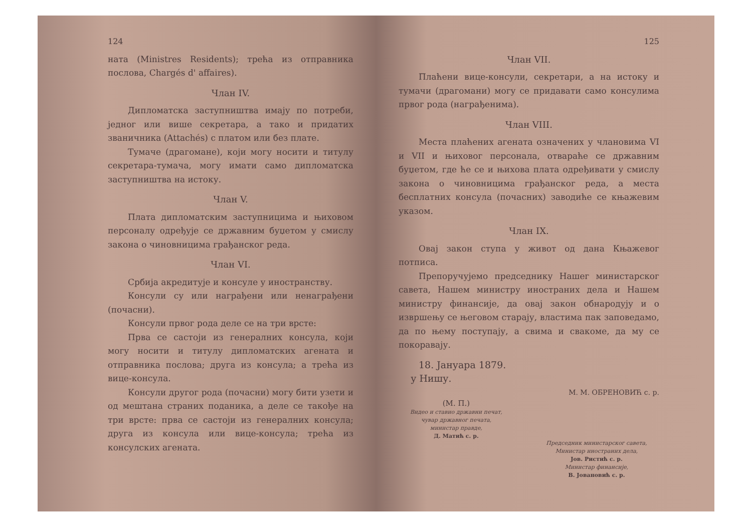124
ната (Ministres Residents); трећа из отправника послова, Chargés d' affaires).
Члан IV.
Дипломатска заступништва имају по потреби, једног или више секретара, а тако и придатих званичника (Attachés) с платом или без плате.
Тумаче (драгомане), који могу носити и титулу секретара-тумача, могу имати само дипломатска заступништва на истоку.
Члан V.
Плата дипломатским заступницима и њиховом персоналу одређује се државним буџетом у смислу закона о чиновницима грађанског реда.
Члан VI.
Србија акредитује и консуле у иностранству.
Консули су или награђени или ненаграђени (почасни).
Консули првог рода деле се на три врсте:
Прва се састоји из генералних консула, који могу носити и титулу дипломатских агената и отправника послова; друга из консула; а трећа из вице-консула.
Консули другог рода (почасни) могу бити узети и од мештана страних поданика, а деле се такође на три врсте: прва се састоји из генералних консула; друга из консула или вице-консула; трећа из консулских агената.
125
Члан VII.
Плаћени вице-консули, секретари, а на истоку и тумачи (драгомани) могу се придавати само консулима првог рода (награђенима).
Члан VIII.
Места плаћених агената означених у члановима VI и VII и њиховог персонала, отвараће се државним буџетом, где ће се и њихова плата одређивати у смислу закона о чиновницима грађанског реда, а места бесплатних консула (почасних) заводиће се књажевим указом.
Члан IX.
Овај закон ступа у живот од дана Књажевог потписа.
Препоручујемо председнику Нашег министарског савета, Нашем министру иностраних дела и Нашем министру финансије, да овај закон обнародују и о извршењу се његовом старају, властима пак заповедамо, да по њему поступају, а свима и свакоме, да му се покоравају.
18. Јануара 1879.
у Нишу.
М. М. ОБРЕНОВИЋ с. р.
(М. П.)
Видео и ставио државни печат,
чувар државног печата,
министар правде,
Д. Матић с. р.
Председник министарског савета,
Министар иностраних дела,
Јов. Ристић с. р.
Министар финансије,
В. Јовановић с. р.